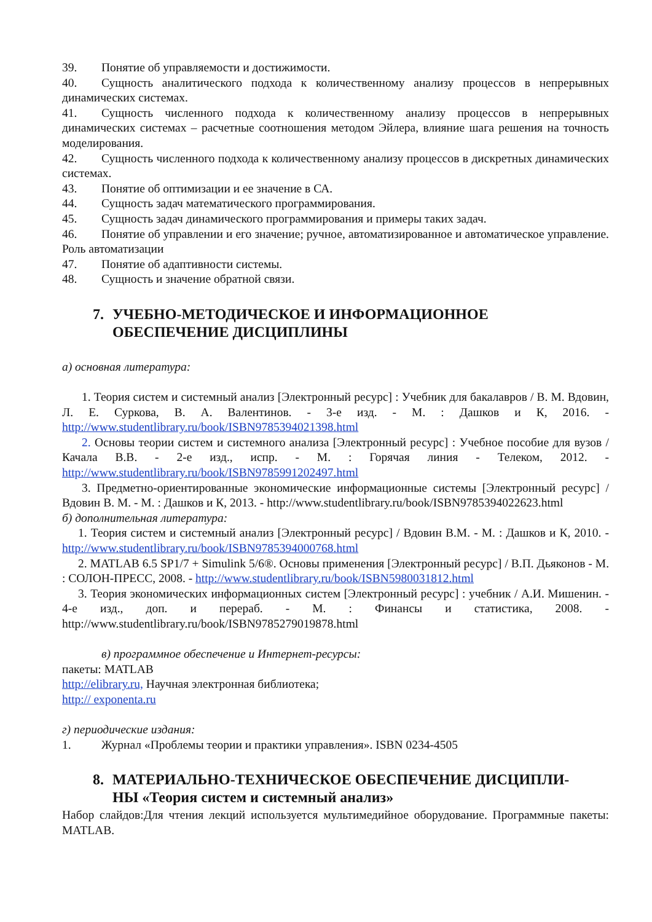39. Понятие об управляемости и достижимости.
40. Сущность аналитического подхода к количественному анализу процессов в непрерывных динамических системах.
41. Сущность численного подхода к количественному анализу процессов в непрерывных динамических системах – расчетные соотношения методом Эйлера, влияние шага решения на точность моделирования.
42. Сущность численного подхода к количественному анализу процессов в дискретных динамических системах.
43. Понятие об оптимизации и ее значение в СА.
44. Сущность задач математического программирования.
45. Сущность задач динамического программирования и примеры таких задач.
46. Понятие об управлении и его значение; ручное, автоматизированное и автоматическое управление. Роль автоматизации
47. Понятие об адаптивности системы.
48. Сущность и значение обратной связи.
7. УЧЕБНО-МЕТОДИЧЕСКОЕ И ИНФОРМАЦИОННОЕ
ОБЕСПЕЧЕНИЕ ДИСЦИПЛИНЫ
а) основная литература:
1. Теория систем и системный анализ [Электронный ресурс] : Учебник для бакалавров / В. М. Вдовин, Л. Е. Суркова, В. А. Валентинов. - 3-е изд. - М. : Дашков и К, 2016. - http://www.studentlibrary.ru/book/ISBN9785394021398.html
2. Основы теории систем и системного анализа [Электронный ресурс] : Учебное пособие для вузов / Качала В.В. - 2-е изд., испр. - М. : Горячая линия - Телеком, 2012. - http://www.studentlibrary.ru/book/ISBN9785991202497.html
3. Предметно-ориентированные экономические информационные системы [Электронный ресурс] / Вдовин В. М. - М. : Дашков и К, 2013. - http://www.studentlibrary.ru/book/ISBN9785394022623.html
б) дополнительная литература:
1. Теория систем и системный анализ [Электронный ресурс] / Вдовин В.М. - М. : Дашков и К, 2010. - http://www.studentlibrary.ru/book/ISBN9785394000768.html
2. MATLAB 6.5 SP1/7 + Simulink 5/6®. Основы применения [Электронный ресурс] / В.П. Дьяконов - М. : СОЛОН-ПРЕСС, 2008. - http://www.studentlibrary.ru/book/ISBN5980031812.html
3. Теория экономических информационных систем [Электронный ресурс] : учебник / А.И. Мишенин. - 4-е изд., доп. и перераб. - М. : Финансы и статистика, 2008. - http://www.studentlibrary.ru/book/ISBN9785279019878.html
в) программное обеспечение и Интернет-ресурсы:
пакеты: MATLAB
http://elibrary.ru, Научная электронная библиотека;
http:// exponenta.ru
г) периодические издания:
1. Журнал «Проблемы теории и практики управления». ISBN 0234-4505
8. МАТЕРИАЛЬНО-ТЕХНИЧЕСКОЕ ОБЕСПЕЧЕНИЕ ДИСЦИПЛИ-
НЫ «Теория систем и системный анализ»
Набор слайдов:Для чтения лекций используется мультимедийное оборудование. Программные пакеты: MATLAB.